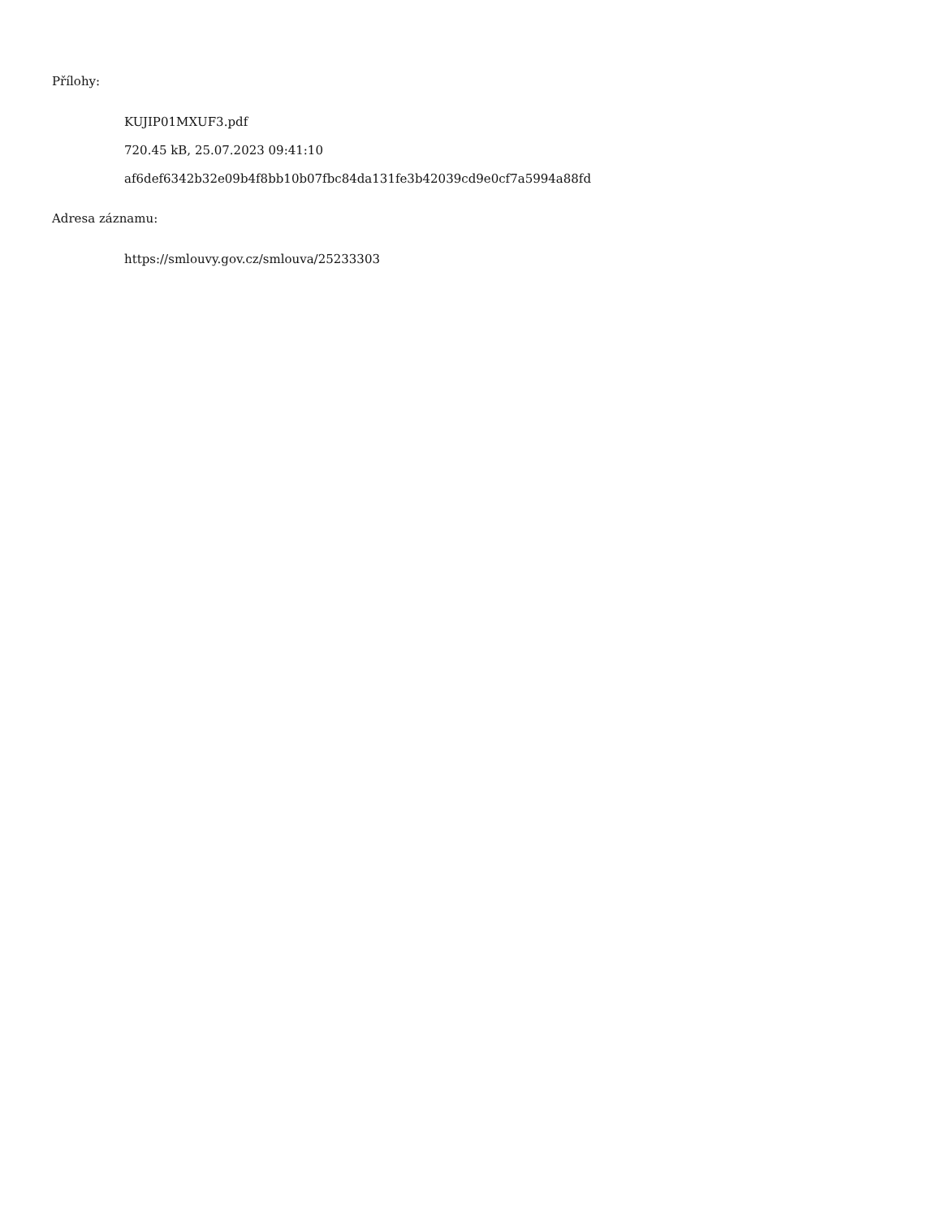Přílohy:
KUJIP01MXUF3.pdf
720.45 kB, 25.07.2023 09:41:10
af6def6342b32e09b4f8bb10b07fbc84da131fe3b42039cd9e0cf7a5994a88fd
Adresa záznamu:
https://smlouvy.gov.cz/smlouva/25233303